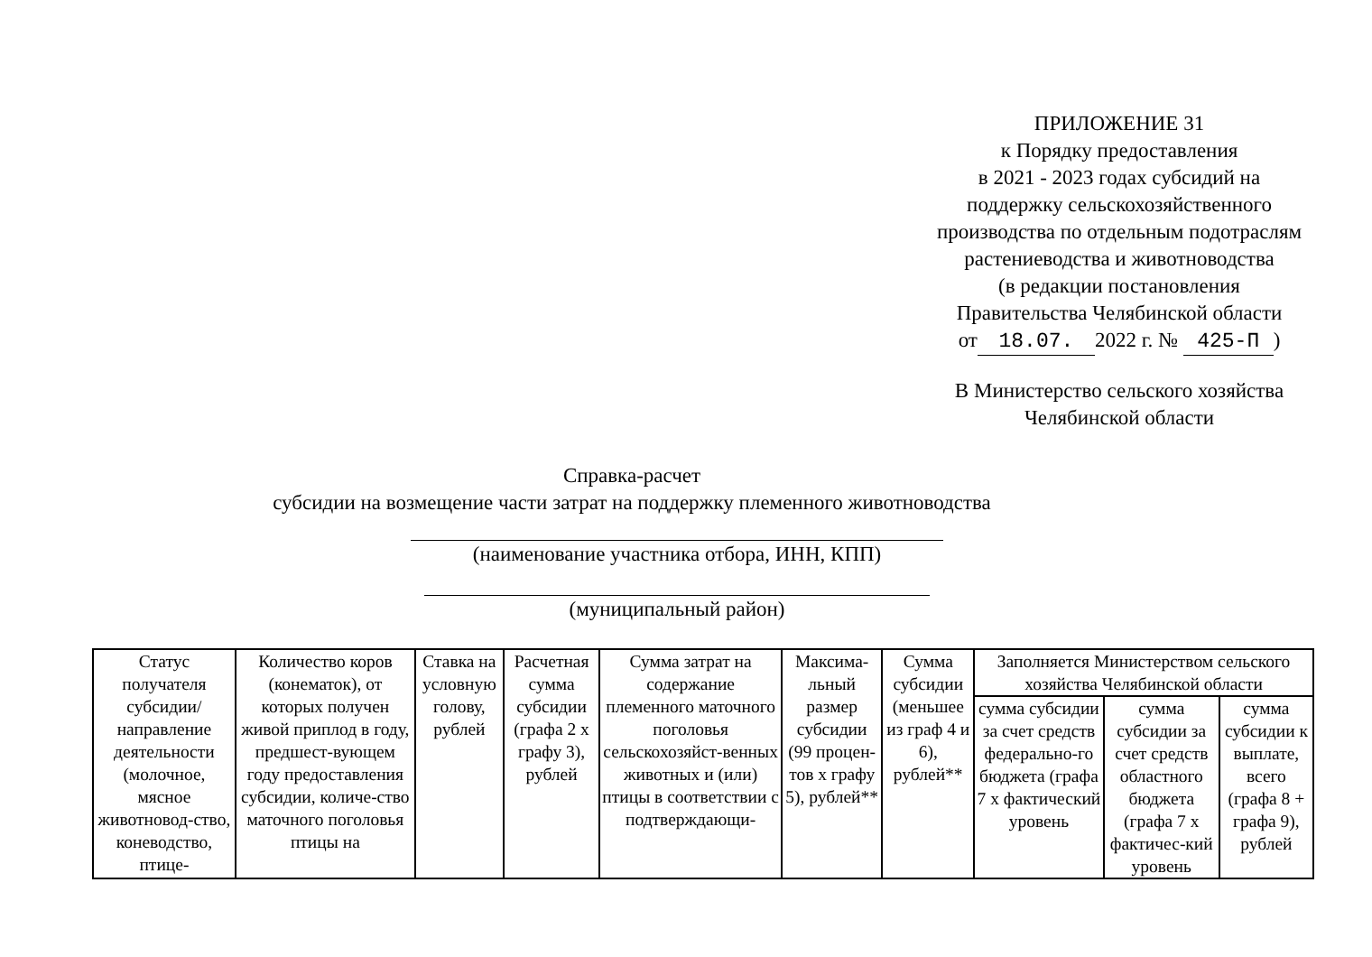ПРИЛОЖЕНИЕ 31
к Порядку предоставления
в 2021 - 2023 годах субсидий на
поддержку сельскохозяйственного
производства по отдельным подотраслям
растениеводства и животноводства
(в редакции постановления
Правительства Челябинской области
от 18.07. 2022 г. № 425-П)
В Министерство сельского хозяйства
Челябинской области
Справка-расчет
субсидии на возмещение части затрат на поддержку племенного животноводства
(наименование участника отбора, ИНН, КПП)
(муниципальный район)
| Статус получателя субсидии/ направление деятельности (молочное, мясное животновод-ство, коневодство, птице- | Количество коров (конематок), от которых получен живой приплод в году, предшест-вующем году предоставления субсидии, количе-ство маточного поголовья птицы на | Ставка на условную голову, рублей | Расчетная сумма субсидии (графа 2 x графу 3), рублей | Сумма затрат на содержание племенного маточного поголовья сельскохозяйст-венных животных и (или) птицы в соответствии с подтверждающи- | Максима-льный размер субсидии (99 процен-тов x графу 5), рублей** | Сумма субсидии (меньшее из граф 4 и 6), рублей** | Заполняется Министерством сельского хозяйства Челябинской области | | |
| | | | | | | | сумма субсидии за счет средств федерально-го бюджета (графа 7 x фактический уровень | сумма субсидии за счет средств областного бюджета (графа 7 x фактичес-кий уровень | сумма субсидии к выплате, всего (графа 8 + графа 9), рублей |